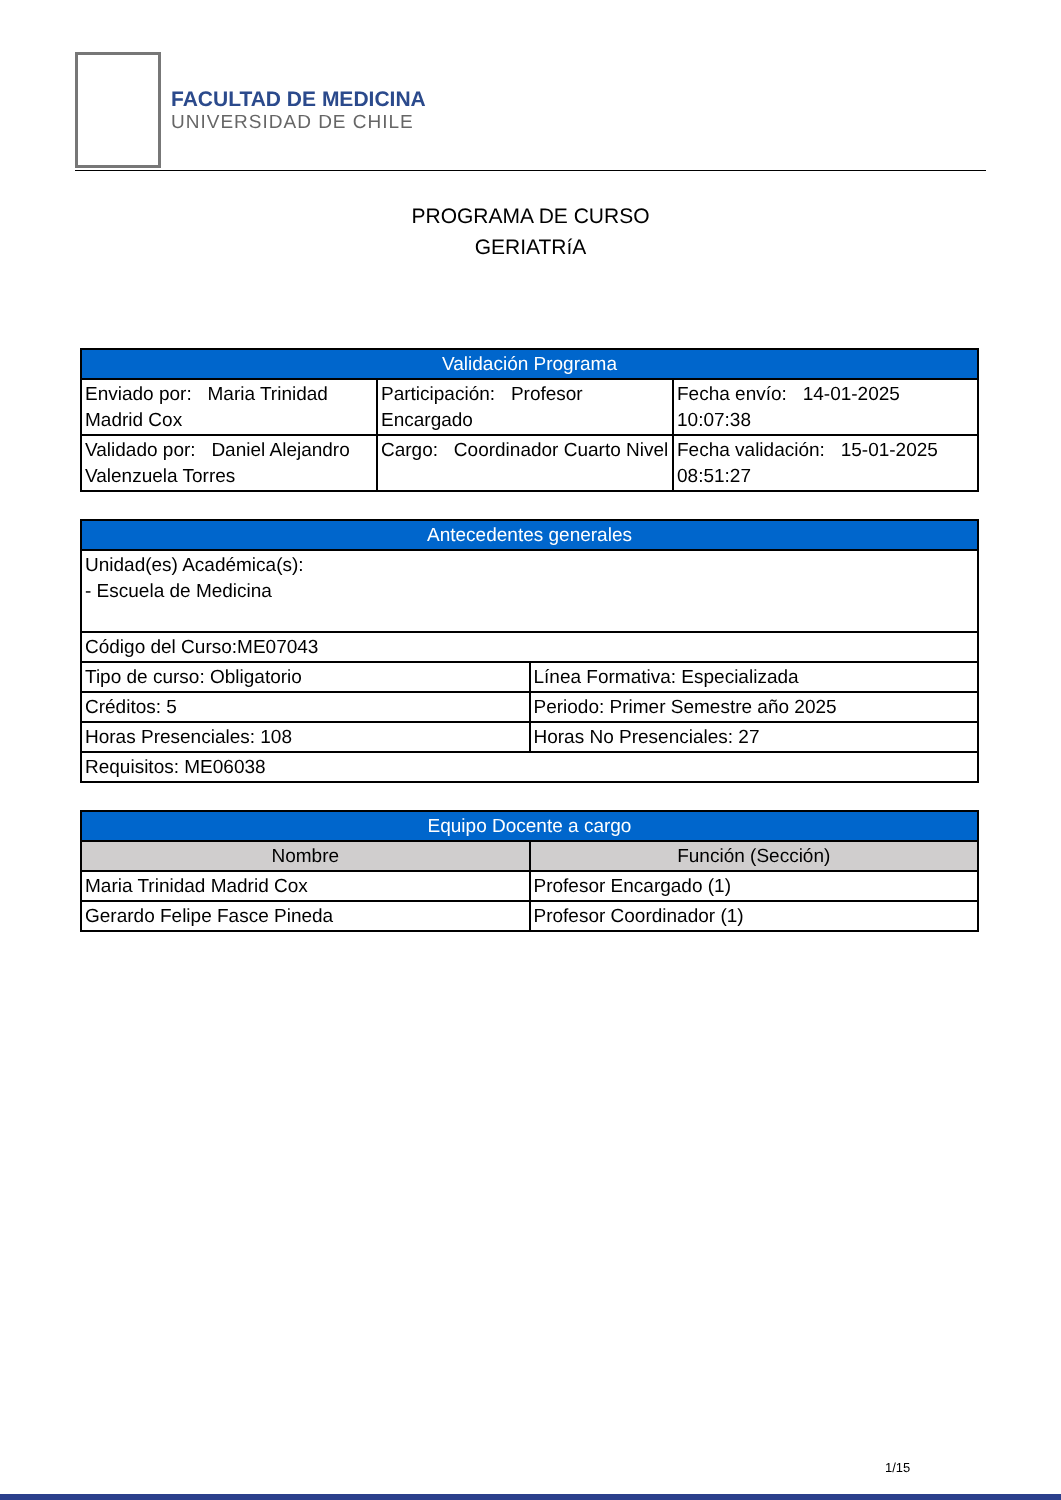FACULTAD DE MEDICINA
UNIVERSIDAD DE CHILE
PROGRAMA DE CURSO
GERIATRíA
| Validación Programa | | |
| --- | --- | --- |
| Enviado por: Maria Trinidad Madrid Cox | Participación: Profesor Encargado | Fecha envío: 14-01-2025 10:07:38 |
| Validado por: Daniel Alejandro Valenzuela Torres | Cargo: Coordinador Cuarto Nivel | Fecha validación: 15-01-2025 08:51:27 |
| Antecedentes generales | |
| --- | --- |
| Unidad(es) Académica(s): - Escuela de Medicina | |
| Código del Curso:ME07043 | |
| Tipo de curso: Obligatorio | Línea Formativa: Especializada |
| Créditos: 5 | Periodo: Primer Semestre año 2025 |
| Horas Presenciales: 108 | Horas No Presenciales: 27 |
| Requisitos: ME06038 | |
| Equipo Docente a cargo | |
| --- | --- |
| Nombre | Función (Sección) |
| Maria Trinidad Madrid Cox | Profesor Encargado (1) |
| Gerardo Felipe Fasce Pineda | Profesor Coordinador (1) |
1/15